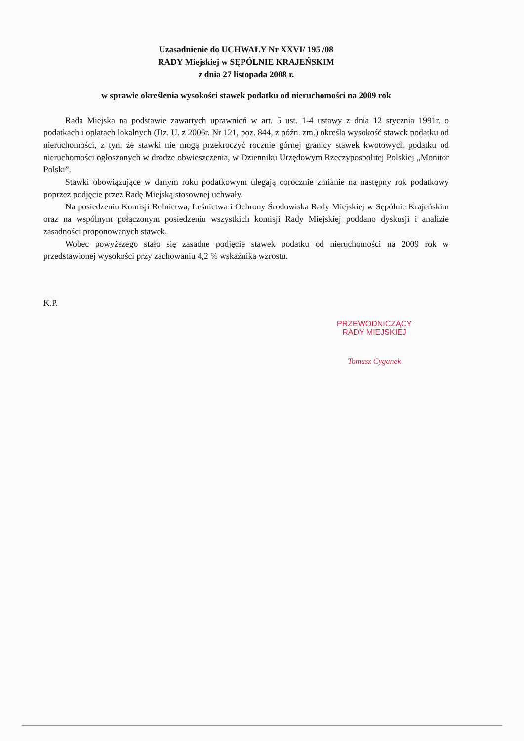Uzasadnienie do UCHWAŁY Nr XXVI/ 195 /08
RADY Miejskiej w SĘPÓLNIE KRAJEŃSKIM
z dnia 27 listopada 2008 r.
w sprawie określenia wysokości stawek podatku od nieruchomości na 2009 rok
Rada Miejska na podstawie zawartych uprawnień w art. 5 ust. 1-4 ustawy z dnia 12 stycznia 1991r. o podatkach i opłatach lokalnych (Dz. U. z 2006r. Nr 121, poz. 844, z późn. zm.) określa wysokość stawek podatku od nieruchomości, z tym że stawki nie mogą przekroczyć rocznie górnej granicy stawek kwotowych podatku od nieruchomości ogłoszonych w drodze obwieszczenia, w Dzienniku Urzędowym Rzeczypospolitej Polskiej „Monitor Polski”.
Stawki obowiązujące w danym roku podatkowym ulegają corocznie zmianie na następny rok podatkowy poprzez podjęcie przez Radę Miejską stosownej uchwały.
Na posiedzeniu Komisji Rolnictwa, Leśnictwa i Ochrony Środowiska Rady Miejskiej w Sępólnie Krajeńskim oraz na wspólnym połączonym posiedzeniu wszystkich komisji Rady Miejskiej poddano dyskusji i analizie zasadności proponowanych stawek.
Wobec powyższego stało się zasadne podjęcie stawek podatku od nieruchomości na 2009 rok w przedstawionej wysokości przy zachowaniu 4,2 % wskaźnika wzrostu.
K.P.
PRZEWODNICZĄCY
RADY MIEJSKIEJ
Tomasz Cyganek